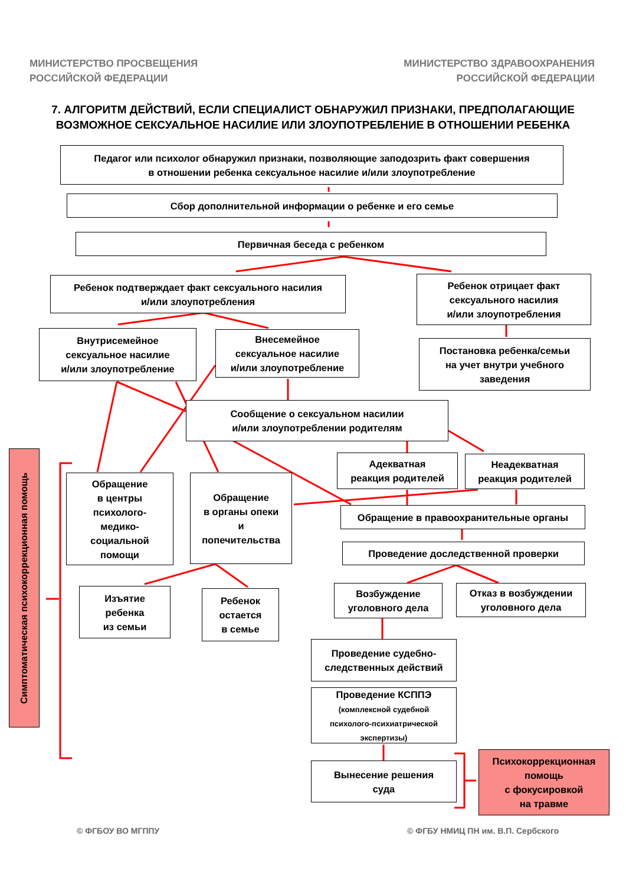МИНИСТЕРСТВО ПРОСВЕЩЕНИЯ
РОССИЙСКОЙ ФЕДЕРАЦИИ
МИНИСТЕРСТВО ЗДРАВООХРАНЕНИЯ
РОССИЙСКОЙ ФЕДЕРАЦИИ
7. АЛГОРИТМ ДЕЙСТВИЙ, ЕСЛИ СПЕЦИАЛИСТ ОБНАРУЖИЛ ПРИЗНАКИ, ПРЕДПОЛАГАЮЩИЕ
ВОЗМОЖНОЕ СЕКСУАЛЬНОЕ НАСИЛИЕ ИЛИ ЗЛОУПОТРЕБЛЕНИЕ В ОТНОШЕНИИ РЕБЕНКА
Педагог или психолог обнаружил признаки, позволяющие заподозрить факт совершения
в отношении ребенка сексуальное насилие и/или злоупотребление
Сбор дополнительной информации о ребенке и его семье
Первичная беседа с ребенком
Ребенок подтверждает факт сексуального насилия
и/или злоупотребления
Ребенок отрицает факт
сексуального насилия
и/или злоупотребления
Внутрисемейное
сексуальное насилие
и/или злоупотребление
Внесемейное
сексуальное насилие
и/или злоупотребление
Постановка ребенка/семьи
на учет внутри учебного
заведения
Сообщение о сексуальном насилии
и/или злоупотреблении родителям
Адекватная
реакция родителей
Неадекватная
реакция родителей
Симптоматическая психокоррекционная помощь
Обращение
в центры
психолого-
медико-
социальной
помощи
Обращение
в органы опеки
и
попечительства
Обращение в правоохранительные органы
Проведение доследственной проверки
Изъятие
ребенка
из семьи
Ребенок
остается
в семье
Возбуждение
уголовного дела
Отказ в возбуждении
уголовного дела
Проведение судебно-
следственных действий
Проведение КСППЭ
(комплексной судебной
психолого-психиатрической
экспертизы)
Вынесение решения
суда
Психокоррекционная
помощь
с фокусировкой
на травме
© ФГБОУ ВО МГППУ
© ФГБУ НМИЦ ПН им. В.П. Сербского